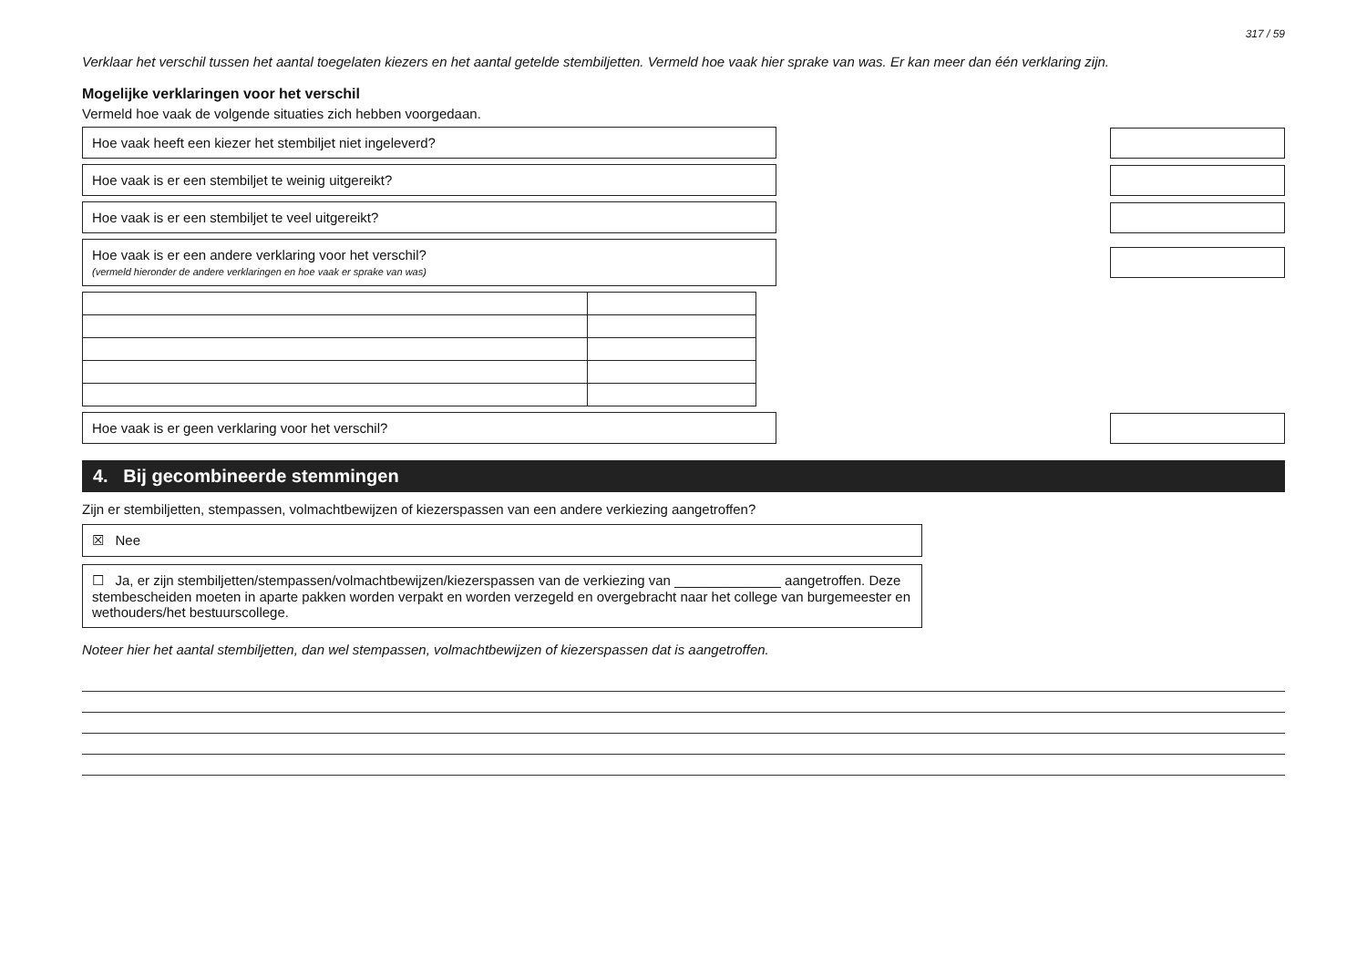317 / 59
Verklaar het verschil tussen het aantal toegelaten kiezers en het aantal getelde stembiljetten. Vermeld hoe vaak hier sprake van was. Er kan meer dan één verklaring zijn.
Mogelijke verklaringen voor het verschil
Vermeld hoe vaak de volgende situaties zich hebben voorgedaan.
Hoe vaak heeft een kiezer het stembiljet niet ingeleverd?
Hoe vaak is er een stembiljet te weinig uitgereikt?
Hoe vaak is er een stembiljet te veel uitgereikt?
Hoe vaak is er een andere verklaring voor het verschil?
(vermeld hieronder de andere verklaringen en hoe vaak er sprake van was)
Hoe vaak is er geen verklaring voor het verschil?
4. Bij gecombineerde stemmingen
Zijn er stembiljetten, stempassen, volmachtbewijzen of kiezerspassen van een andere verkiezing aangetroffen?
☒ Nee
☐ Ja, er zijn stembiljetten/stempassen/volmachtbewijzen/kiezerspassen van de verkiezing van ______________ aangetroffen. Deze stembescheiden moeten in aparte pakken worden verpakt en worden verzegeld en overgebracht naar het college van burgemeester en wethouders/het bestuurscollege.
Noteer hier het aantal stembiljetten, dan wel stempassen, volmachtbewijzen of kiezerspassen dat is aangetroffen.